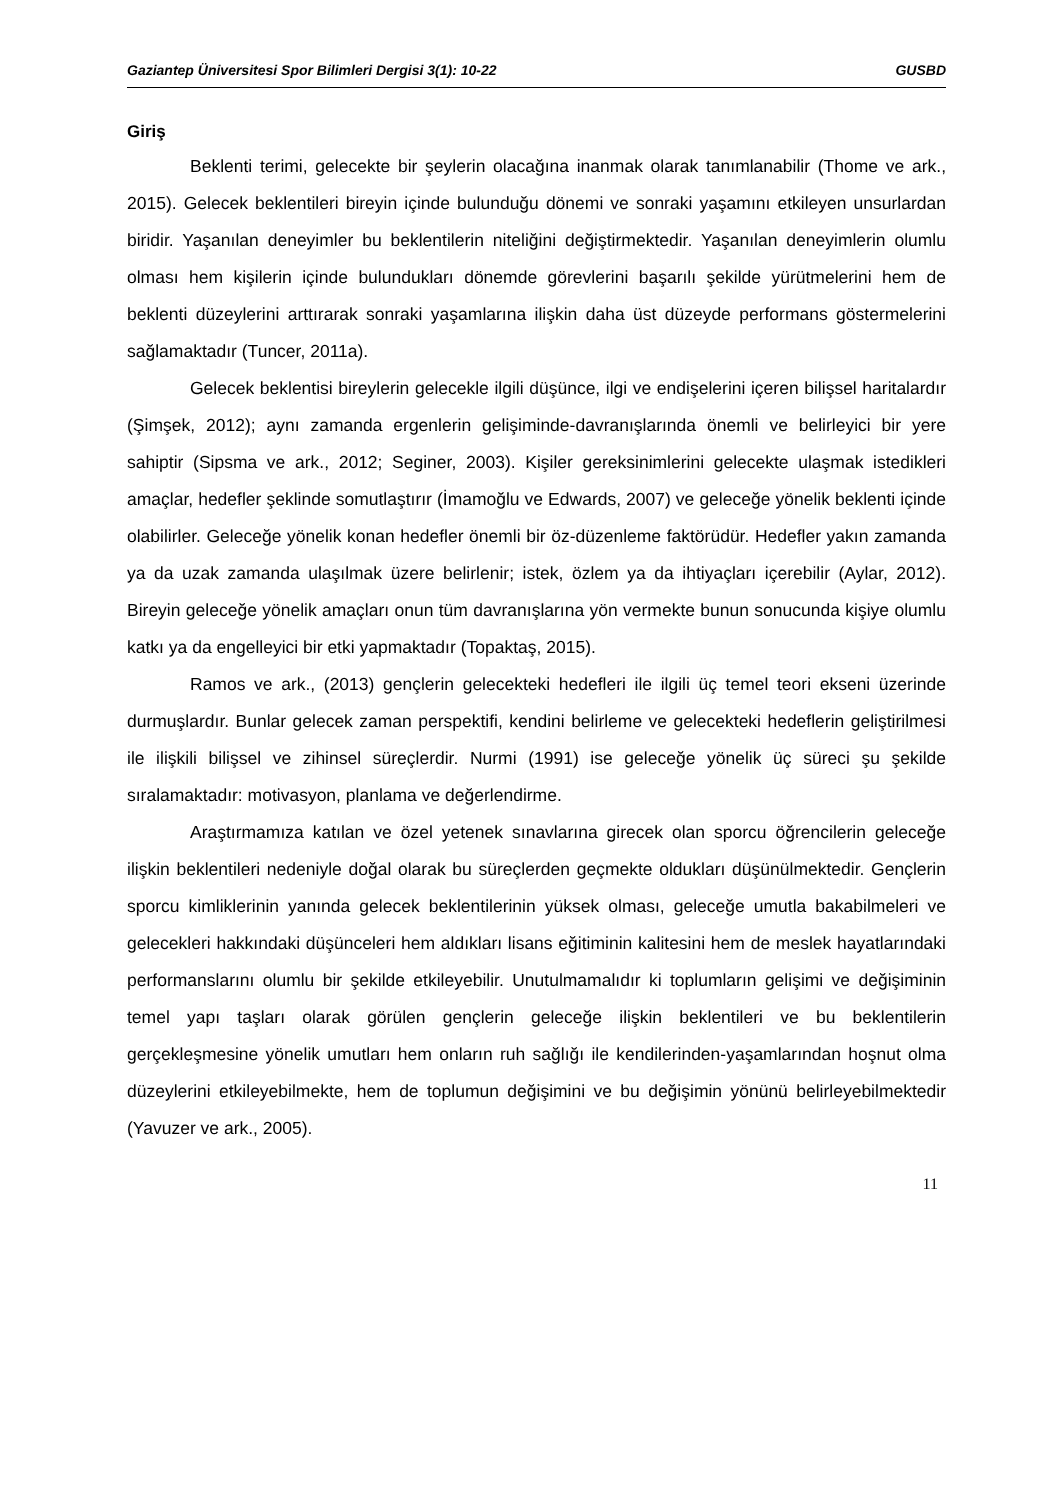Gaziantep Üniversitesi Spor Bilimleri Dergisi 3(1): 10-22 GUSBD
Giriş
Beklenti terimi, gelecekte bir şeylerin olacağına inanmak olarak tanımlanabilir (Thome ve ark., 2015). Gelecek beklentileri bireyin içinde bulunduğu dönemi ve sonraki yaşamını etkileyen unsurlardan biridir. Yaşanılan deneyimler bu beklentilerin niteliğini değiştirmektedir. Yaşanılan deneyimlerin olumlu olması hem kişilerin içinde bulundukları dönemde görevlerini başarılı şekilde yürütmelerini hem de beklenti düzeylerini arttırarak sonraki yaşamlarına ilişkin daha üst düzeyde performans göstermelerini sağlamaktadır (Tuncer, 2011a).
Gelecek beklentisi bireylerin gelecekle ilgili düşünce, ilgi ve endişelerini içeren bilişsel haritalardır (Şimşek, 2012); aynı zamanda ergenlerin gelişiminde-davranışlarında önemli ve belirleyici bir yere sahiptir (Sipsma ve ark., 2012; Seginer, 2003). Kişiler gereksinimlerini gelecekte ulaşmak istedikleri amaçlar, hedefler şeklinde somutlaştırır (İmamoğlu ve Edwards, 2007) ve geleceğe yönelik beklenti içinde olabilirler. Geleceğe yönelik konan hedefler önemli bir öz-düzenleme faktörüdür. Hedefler yakın zamanda ya da uzak zamanda ulaşılmak üzere belirlenir; istek, özlem ya da ihtiyaçları içerebilir (Aylar, 2012). Bireyin geleceğe yönelik amaçları onun tüm davranışlarına yön vermekte bunun sonucunda kişiye olumlu katkı ya da engelleyici bir etki yapmaktadır (Topaktaş, 2015).
Ramos ve ark., (2013) gençlerin gelecekteki hedefleri ile ilgili üç temel teori ekseni üzerinde durmuşlardır. Bunlar gelecek zaman perspektifi, kendini belirleme ve gelecekteki hedeflerin geliştirilmesi ile ilişkili bilişsel ve zihinsel süreçlerdir. Nurmi (1991) ise geleceğe yönelik üç süreci şu şekilde sıralamaktadır: motivasyon, planlama ve değerlendirme.
Araştırmamıza katılan ve özel yetenek sınavlarına girecek olan sporcu öğrencilerin geleceğe ilişkin beklentileri nedeniyle doğal olarak bu süreçlerden geçmekte oldukları düşünülmektedir. Gençlerin sporcu kimliklerinin yanında gelecek beklentilerinin yüksek olması, geleceğe umutla bakabilmeleri ve gelecekleri hakkındaki düşünceleri hem aldıkları lisans eğitiminin kalitesini hem de meslek hayatlarındaki performanslarını olumlu bir şekilde etkileyebilir. Unutulmamalıdır ki toplumların gelişimi ve değişiminin temel yapı taşları olarak görülen gençlerin geleceğe ilişkin beklentileri ve bu beklentilerin gerçekleşmesine yönelik umutları hem onların ruh sağlığı ile kendilerinden-yaşamlarından hoşnut olma düzeylerini etkileyebilmekte, hem de toplumun değişimini ve bu değişimin yönünü belirleyebilmektedir (Yavuzer ve ark., 2005).
11